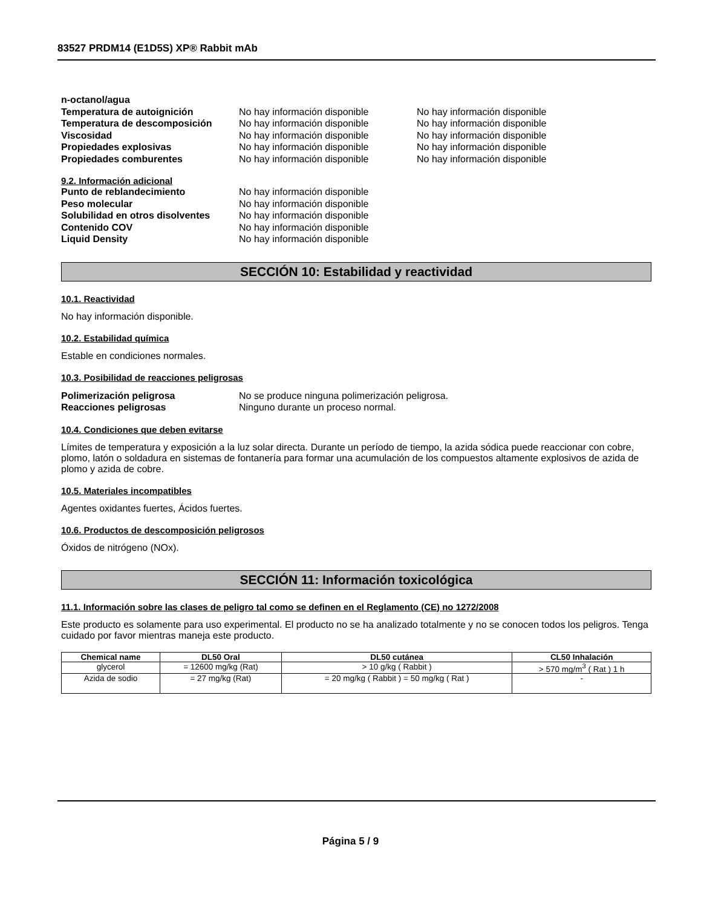83527 PRDM14 (E1D5S) XP® Rabbit mAb
n-octanol/agua
Temperatura de autoignición No hay información disponible No hay información disponible
Temperatura de descomposición No hay información disponible No hay información disponible
Viscosidad No hay información disponible No hay información disponible
Propiedades explosivas No hay información disponible No hay información disponible
Propiedades comburentes No hay información disponible No hay información disponible
9.2. Información adicional
Punto de reblandecimiento No hay información disponible
Peso molecular No hay información disponible
Solubilidad en otros disolventes No hay información disponible
Contenido COV No hay información disponible
Liquid Density No hay información disponible
SECCIÓN 10: Estabilidad y reactividad
10.1. Reactividad
No hay información disponible.
10.2. Estabilidad química
Estable en condiciones normales.
10.3. Posibilidad de reacciones peligrosas
Polimerización peligrosa No se produce ninguna polimerización peligrosa.
Reacciones peligrosas Ninguno durante un proceso normal.
10.4. Condiciones que deben evitarse
Límites de temperatura y exposición a la luz solar directa. Durante un período de tiempo, la azida sódica puede reaccionar con cobre, plomo, latón o soldadura en sistemas de fontanería para formar una acumulación de los compuestos altamente explosivos de azida de plomo y azida de cobre.
10.5. Materiales incompatibles
Agentes oxidantes fuertes, Ácidos fuertes.
10.6. Productos de descomposición peligrosos
Óxidos de nitrógeno (NOx).
SECCIÓN 11: Información toxicológica
11.1. Información sobre las clases de peligro tal como se definen en el Reglamento (CE) no 1272/2008
Este producto es solamente para uso experimental. El producto no se ha analizado totalmente y no se conocen todos los peligros. Tenga cuidado por favor mientras maneja este producto.
| Chemical name | DL50 Oral | DL50 cutánea | CL50 Inhalación |
| --- | --- | --- | --- |
| glycerol | = 12600 mg/kg (Rat) | > 10 g/kg ( Rabbit ) | > 570 mg/m<sup>3</sup> ( Rat ) 1 h |
| Azida de sodio | = 27 mg/kg (Rat) | = 20 mg/kg ( Rabbit ) = 50 mg/kg ( Rat ) | - |
Página 5 / 9